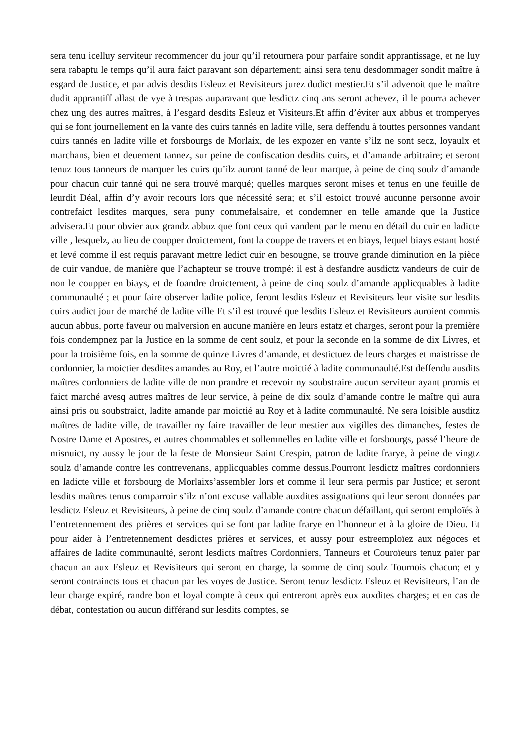sera tenu icelluy serviteur recommencer du jour qu’il retournera pour parfaire sondit apprantissage, et ne luy sera rabaptu le temps qu’il aura faict paravant son département; ainsi sera tenu desdommager sondit maître à esgard de Justice, et par advis desdits Esleuz et Revisiteurs jurez dudict mestier.Et s’il advenoit que le maître dudit apprantiff allast de vye à trespas auparavant que lesdictz cinq ans seront achevez, il le pourra achever chez ung des autres maîtres, à l’esgard desdits Esleuz et Visiteurs.Et affin d’éviter aux abbus et tromperyes qui se font journellement en la vante des cuirs tannés en ladite ville, sera deffendu à touttes personnes vandant cuirs tannés en ladite ville et forsbourgs de Morlaix, de les expozer en vante s’ilz ne sont secz, loyaulx et marchans, bien et deuement tannez, sur peine de confiscation desdits cuirs, et d’amande arbitraire; et seront tenuz tous tanneurs de marquer les cuirs qu’ilz auront tanné de leur marque, à peine de cinq soulz d’amande pour chacun cuir tanné qui ne sera trouvé marqué; quelles marques seront mises et tenus en une feuille de leurdit Déal, affin d’y avoir recours lors que nécessité sera; et s’il estoict trouvé aucunne personne avoir contrefaict lesdites marques, sera puny commefalsaire, et condemner en telle amande que la Justice advisera.Et pour obvier aux grandz abbuz que font ceux qui vandent par le menu en détail du cuir en ladicte ville , lesquelz, au lieu de coupper droictement, font la couppe de travers et en biays, lequel biays estant hosté et levé comme il est requis paravant mettre ledict cuir en besougne, se trouve grande diminution en la pièce de cuir vandue, de manière que l’achapteur se trouve trompé: il est à desfandre ausdictz vandeurs de cuir de non le coupper en biays, et de foandre droictement, à peine de cinq soulz d’amande applicquables à ladite communaulté ; et pour faire observer ladite police, feront lesdits Esleuz et Revisiteurs leur visite sur lesdits cuirs audict jour de marché de ladite ville Et s’il est trouvé que lesdits Esleuz et Revisiteurs auroient commis aucun abbus, porte faveur ou malversion en aucune manière en leurs estatz et charges, seront pour la première fois condempnez par la Justice en la somme de cent soulz, et pour la seconde en la somme de dix Livres, et pour la troisième fois, en la somme de quinze Livres d’amande, et destictuez de leurs charges et maistrisse de cordonnier, la moictier desdites amandes au Roy, et l’autre moictié à ladite communaulté.Est deffendu ausdits maîtres cordonniers de ladite ville de non prandre et recevoir ny soubstraire aucun serviteur ayant promis et faict marché avesq autres maîtres de leur service, à peine de dix soulz d’amande contre le maître qui aura ainsi pris ou soubstraict, ladite amande par moictié au Roy et à ladite communaulté. Ne sera loisible ausditz maîtres de ladite ville, de travailler ny faire travailler de leur mestier aux vigilles des dimanches, festes de Nostre Dame et Apostres, et autres chommables et sollemnelles en ladite ville et forsbourgs, passé l’heure de misnuict, ny aussy le jour de la feste de Monsieur Saint Crespin, patron de ladite frarye, à peine de vingtz soulz d’amande contre les contrevenans, applicquables comme dessus.Pourront lesdictz maîtres cordonniers en ladicte ville et forsbourg de Morlaixs’assembler lors et comme il leur sera permis par Justice; et seront lesdits maîtres tenus comparroir s’ilz n’ont excuse vallable auxdites assignations qui leur seront données par lesdictz Esleuz et Revisiteurs, à peine de cinq soulz d’amande contre chacun défaillant, qui seront emploïés à l’entretennement des prières et services qui se font par ladite frarye en l’honneur et à la gloire de Dieu. Et pour aider à l’entretennement desdictes prières et services, et aussy pour estreemploïez aux négoces et affaires de ladite communaulté, seront lesdicts maîtres Cordonniers, Tanneurs et Couroïeurs tenuz païer par chacun an aux Esleuz et Revisiteurs qui seront en charge, la somme de cinq soulz Tournois chacun; et y seront contraincts tous et chacun par les voyes de Justice. Seront tenuz lesdictz Esleuz et Revisiteurs, l’an de leur charge expiré, randre bon et loyal compte à ceux qui entreront après eux auxdites charges; et en cas de débat, contestation ou aucun différand sur lesdits comptes, se